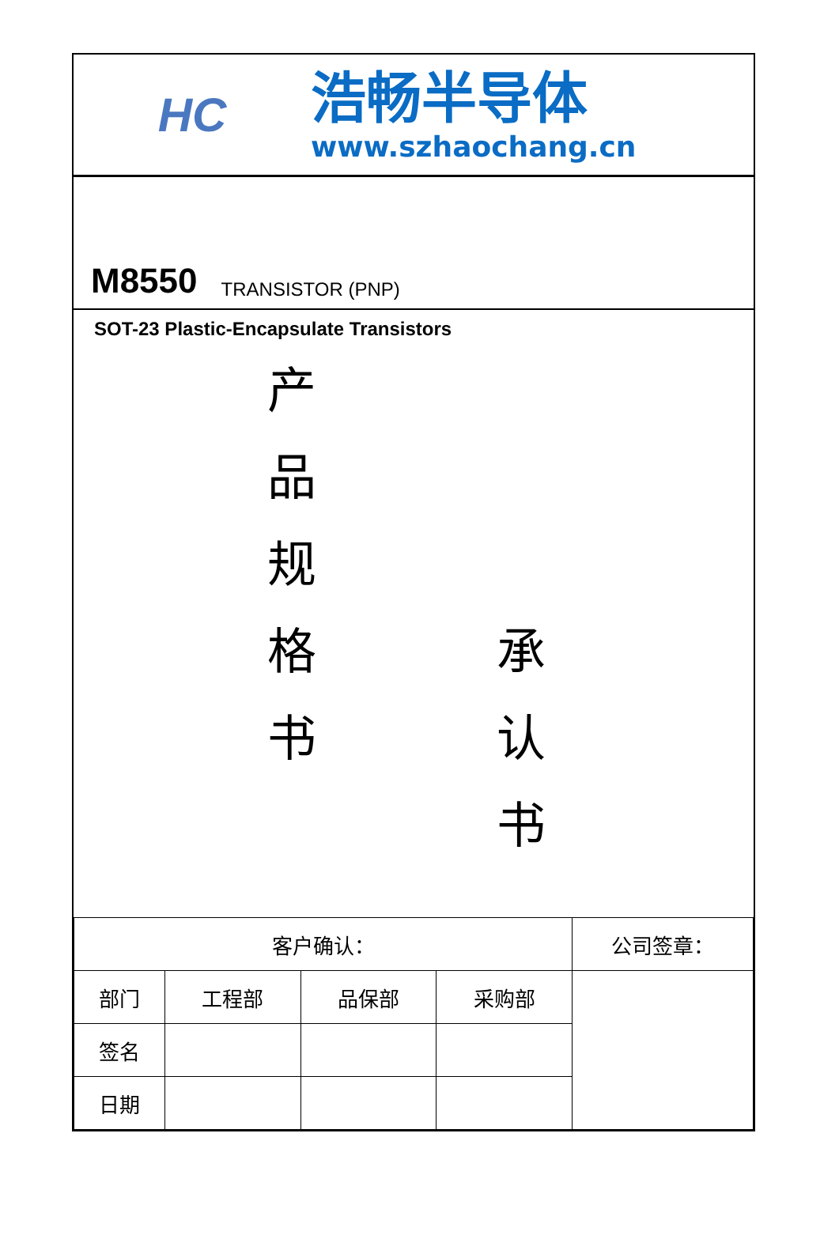HC
浩畅半导体
www.szhaochang.cn
M8550 TRANSISTOR (PNP)
SOT-23 Plastic-Encapsulate Transistors
产
品
规
格
书
承
认
书
| 客户确认： | | | | 公司签章： |
| 部门 | 工程部 | 品保部 | 采购部 | |
| 签名 | | | | |
| 日期 | | | | |